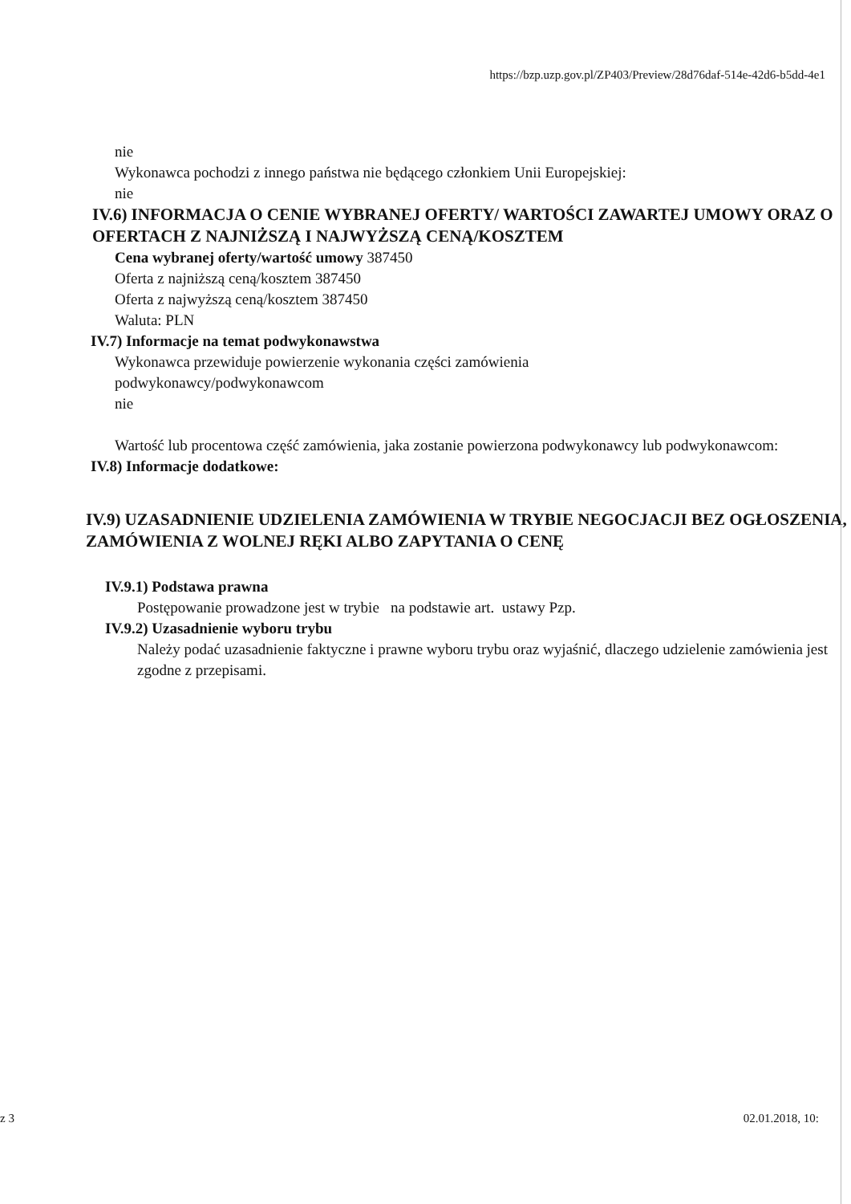https://bzp.uzp.gov.pl/ZP403/Preview/28d76daf-514e-42d6-b5dd-4e1
nie
Wykonawca pochodzi z innego państwa nie będącego członkiem Unii Europejskiej:
nie
IV.6) INFORMACJA O CENIE WYBRANEJ OFERTY/ WARTOŚCI ZAWARTEJ UMOWY ORAZ O OFERTACH Z NAJNIŻSZĄ I NAJWYŻSZĄ CENĄ/KOSZTEM
Cena wybranej oferty/wartość umowy 387450
Oferta z najniższą ceną/kosztem 387450
Oferta z najwyższą ceną/kosztem 387450
Waluta: PLN
IV.7) Informacje na temat podwykonawstwa
Wykonawca przewiduje powierzenie wykonania części zamówienia
podwykonawcy/podwykonawcom
nie
Wartość lub procentowa część zamówienia, jaka zostanie powierzona podwykonawcy lub podwykonawcom:
IV.8) Informacje dodatkowe:
IV.9) UZASADNIENIE UDZIELENIA ZAMÓWIENIA W TRYBIE NEGOCJACJI BEZ OGŁOSZENIA, ZAMÓWIENIA Z WOLNEJ RĘKI ALBO ZAPYTANIA O CENĘ
IV.9.1) Podstawa prawna
Postępowanie prowadzone jest w trybie na podstawie art. ustawy Pzp.
IV.9.2) Uzasadnienie wyboru trybu
Należy podać uzasadnienie faktyczne i prawne wyboru trybu oraz wyjaśnić, dlaczego udzielenie zamówienia jest zgodne z przepisami.
z 3 02.01.2018, 10: